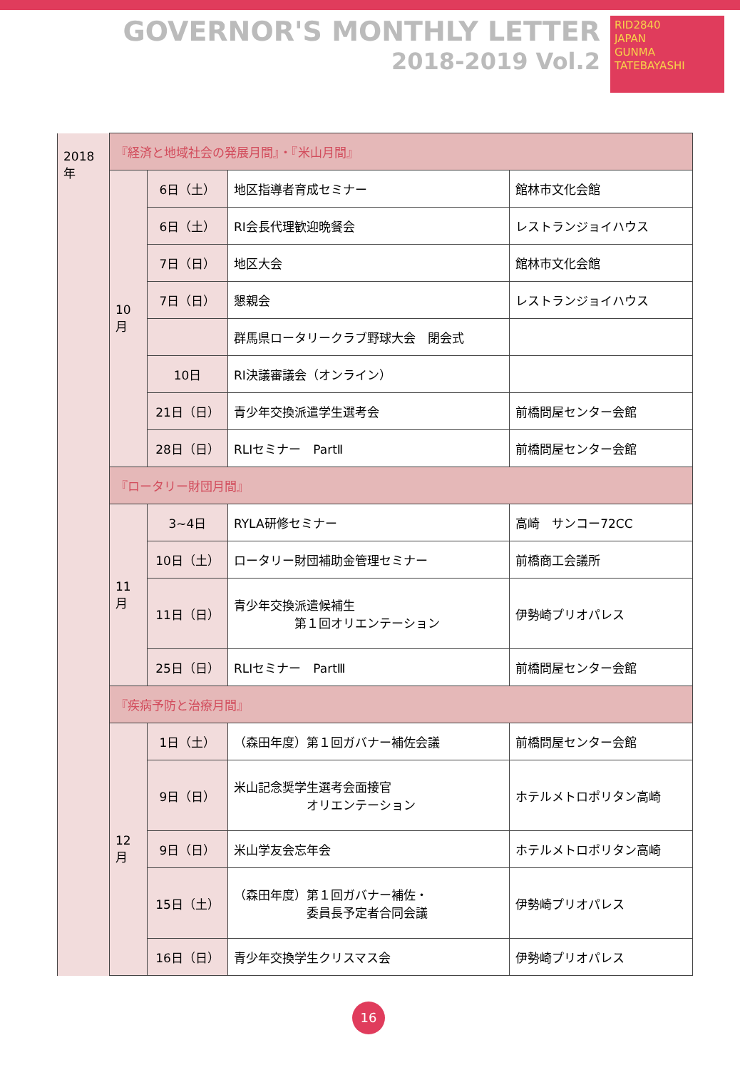GOVERNOR'S MONTHLY LETTER
2018-2019 Vol.2
RID2840
JAPAN
GUNMA TATEBAYASHI
| 2018年 | 『経済と地域社会の発展月間』・『米山月間』 | | | |
| | 10月 | 6日（土） | 地区指導者育成セミナー | 館林市文化会館 |
| | | 6日（土） | RI会長代理歓迎晩餐会 | レストランジョイハウス |
| | | 7日（日） | 地区大会 | 館林市文化会館 |
| | | 7日（日） | 懇親会 | レストランジョイハウス |
| | | | 群馬県ロータリークラブ野球大会 閉会式 | |
| | | 10日 | RI決議審議会（オンライン） | |
| | | 21日（日） | 青少年交換派遣学生選考会 | 前橋問屋センター会館 |
| | | 28日（日） | RLIセミナー PartⅡ | 前橋問屋センター会館 |
| | 『ロータリー財団月間』 | | | |
| | 11月 | 3~4日 | RYLA研修セミナー | 高崎 サンコー72CC |
| | | 10日（土） | ロータリー財団補助金管理セミナー | 前橋商工会議所 |
| | | 11日（日） | 青少年交換派遣候補生 第１回オリエンテーション | 伊勢崎プリオパレス |
| | | 25日（日） | RLIセミナー PartⅢ | 前橋問屋センター会館 |
| | 『疾病予防と治療月間』 | | | |
| | 12月 | 1日（土） | （森田年度）第１回ガバナー補佐会議 | 前橋問屋センター会館 |
| | | 9日（日） | 米山記念奨学生選考会面接官 オリエンテーション | ホテルメトロポリタン高崎 |
| | | 9日（日） | 米山学友会忘年会 | ホテルメトロポリタン高崎 |
| | | 15日（土） | （森田年度）第１回ガバナー補佐・ 委員長予定者合同会議 | 伊勢崎プリオパレス |
| | | 16日（日） | 青少年交換学生クリスマス会 | 伊勢崎プリオパレス |
16